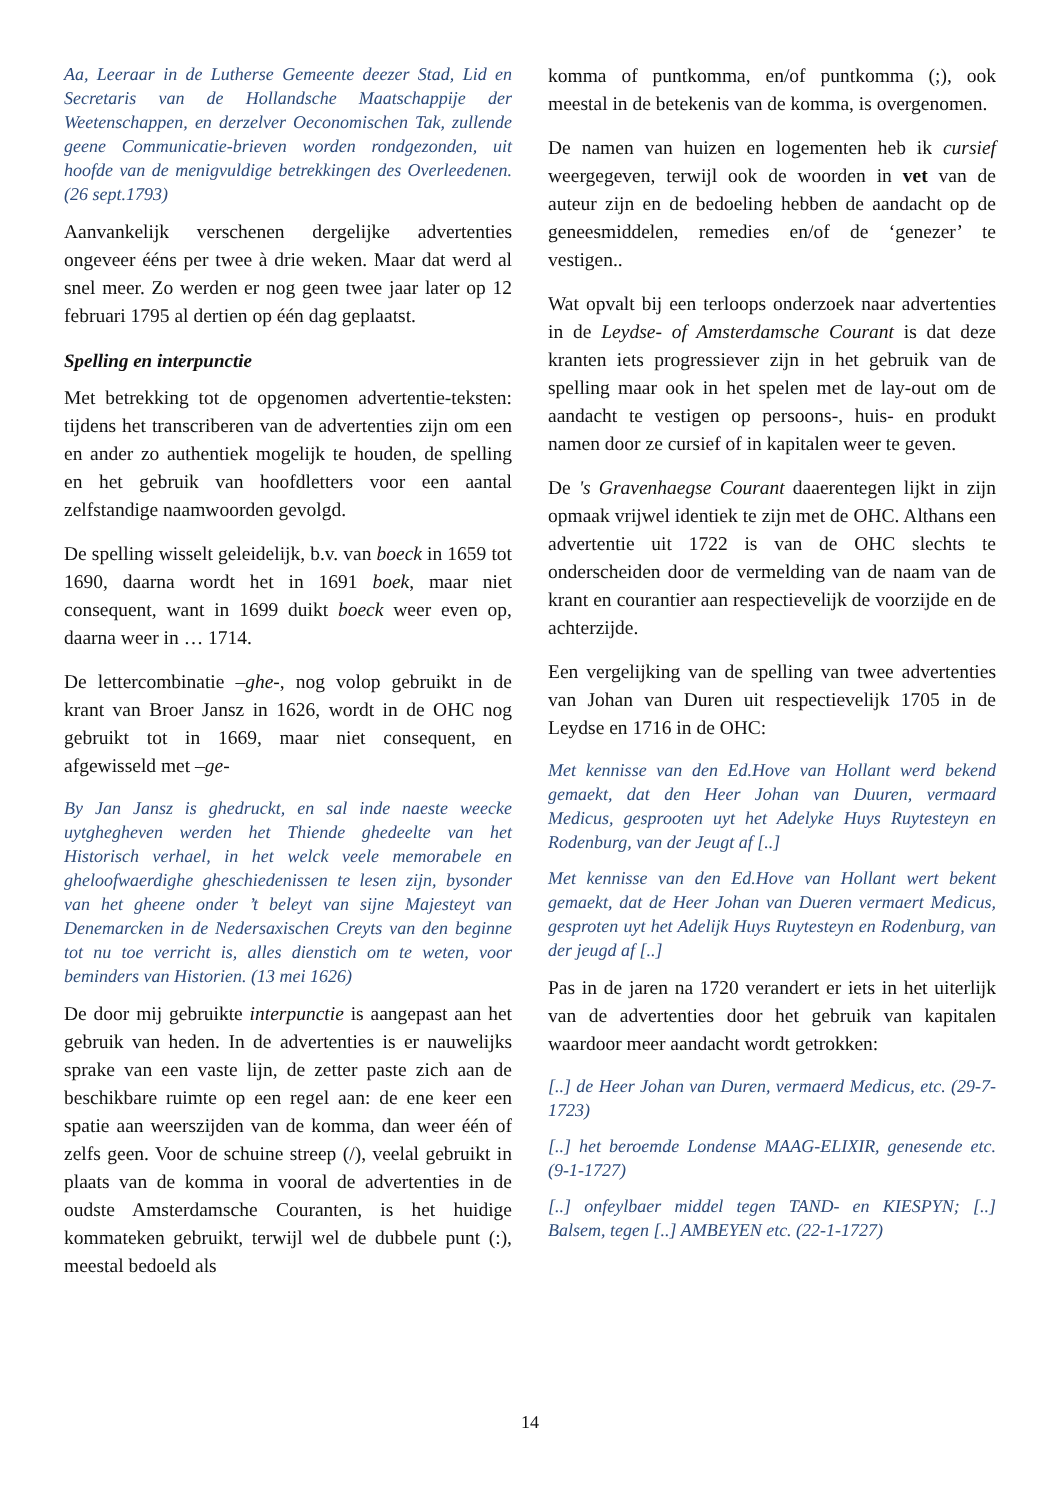Aa, Leeraar in de Lutherse Gemeente deezer Stad, Lid en Secretaris van de Hollandsche Maatschappije der Weetenschappen, en derzelver Oeconomischen Tak, zullende geene Communicatie-brieven worden rondgezonden, uit hoofde van de menigvuldige betrekkingen des Overleedenen. (26 sept.1793)
Aanvankelijk verschenen dergelijke advertenties ongeveer ééns per twee à drie weken. Maar dat werd al snel meer. Zo werden er nog geen twee jaar later op 12 februari 1795 al dertien op één dag geplaatst.
Spelling en interpunctie
Met betrekking tot de opgenomen advertentie-teksten: tijdens het transcriberen van de advertenties zijn om een en ander zo authentiek mogelijk te houden, de spelling en het gebruik van hoofdletters voor een aantal zelfstandige naamwoorden gevolgd.
De spelling wisselt geleidelijk, b.v. van boeck in 1659 tot 1690, daarna wordt het in 1691 boek, maar niet consequent, want in 1699 duikt boeck weer even op, daarna weer in … 1714.
De lettercombinatie –ghe-, nog volop gebruikt in de krant van Broer Jansz in 1626, wordt in de OHC nog gebruikt tot in 1669, maar niet consequent, en afgewisseld met –ge-
By Jan Jansz is ghedruckt, en sal inde naeste weecke uytghegheven werden het Thiende ghedeelte van het Historisch verhael, in het welck veele memorabele en gheloofwaerdighe gheschiedenissen te lesen zijn, bysonder van het gheene onder ’t beleyt van sijne Majesteyt van Denemarcken in de Nedersaxischen Creyts van den beginne tot nu toe verricht is, alles dienstich om te weten, voor beminders van Historien. (13 mei 1626)
De door mij gebruikte interpunctie is aangepast aan het gebruik van heden. In de advertenties is er nauwelijks sprake van een vaste lijn, de zetter paste zich aan de beschikbare ruimte op een regel aan: de ene keer een spatie aan weerszijden van de komma, dan weer één of zelfs geen. Voor de schuine streep (/), veelal gebruikt in plaats van de komma in vooral de advertenties in de oudste Amsterdamsche Couranten, is het huidige kommateken gebruikt, terwijl wel de dubbele punt (:), meestal bedoeld als
komma of puntkomma, en/of puntkomma (;), ook meestal in de betekenis van de komma, is overgenomen.
De namen van huizen en logementen heb ik cursief weergegeven, terwijl ook de woorden in vet van de auteur zijn en de bedoeling hebben de aandacht op de geneesmiddelen, remedies en/of de ‘genezer’ te vestigen..
Wat opvalt bij een terloops onderzoek naar advertenties in de Leydse- of Amsterdamsche Courant is dat deze kranten iets progressiever zijn in het gebruik van de spelling maar ook in het spelen met de lay-out om de aandacht te vestigen op persoons-, huis- en produkt namen door ze cursief of in kapitalen weer te geven.
De 's Gravenhaegse Courant daaerentegen lijkt in zijn opmaak vrijwel identiek te zijn met de OHC. Althans een advertentie uit 1722 is van de OHC slechts te onderscheiden door de vermelding van de naam van de krant en courantier aan respectievelijk de voorzijde en de achterzijde.
Een vergelijking van de spelling van twee advertenties van Johan van Duren uit respectievelijk 1705 in de Leydse en 1716 in de OHC:
Met kennisse van den Ed.Hove van Hollant werd bekend gemaekt, dat den Heer Johan van Duuren, vermaard Medicus, gesprooten uyt het Adelyke Huys Ruytesteyn en Rodenburg, van der Jeugt af [..]
Met kennisse van den Ed.Hove van Hollant wert bekent gemaekt, dat de Heer Johan van Dueren vermaert Medicus, gesproten uyt het Adelijk Huys Ruytesteyn en Rodenburg, van der jeugd af [..]
Pas in de jaren na 1720 verandert er iets in het uiterlijk van de advertenties door het gebruik van kapitalen waardoor meer aandacht wordt getrokken:
[..] de Heer Johan van Duren, vermaerd Medicus, etc. (29-7-1723)
[..] het beroemde Londense MAAG-ELIXIR, genesende etc. (9-1-1727)
[..] onfeylbaer middel tegen TAND- en KIESPYN; [..] Balsem, tegen [..] AMBEYEN etc. (22-1-1727)
14